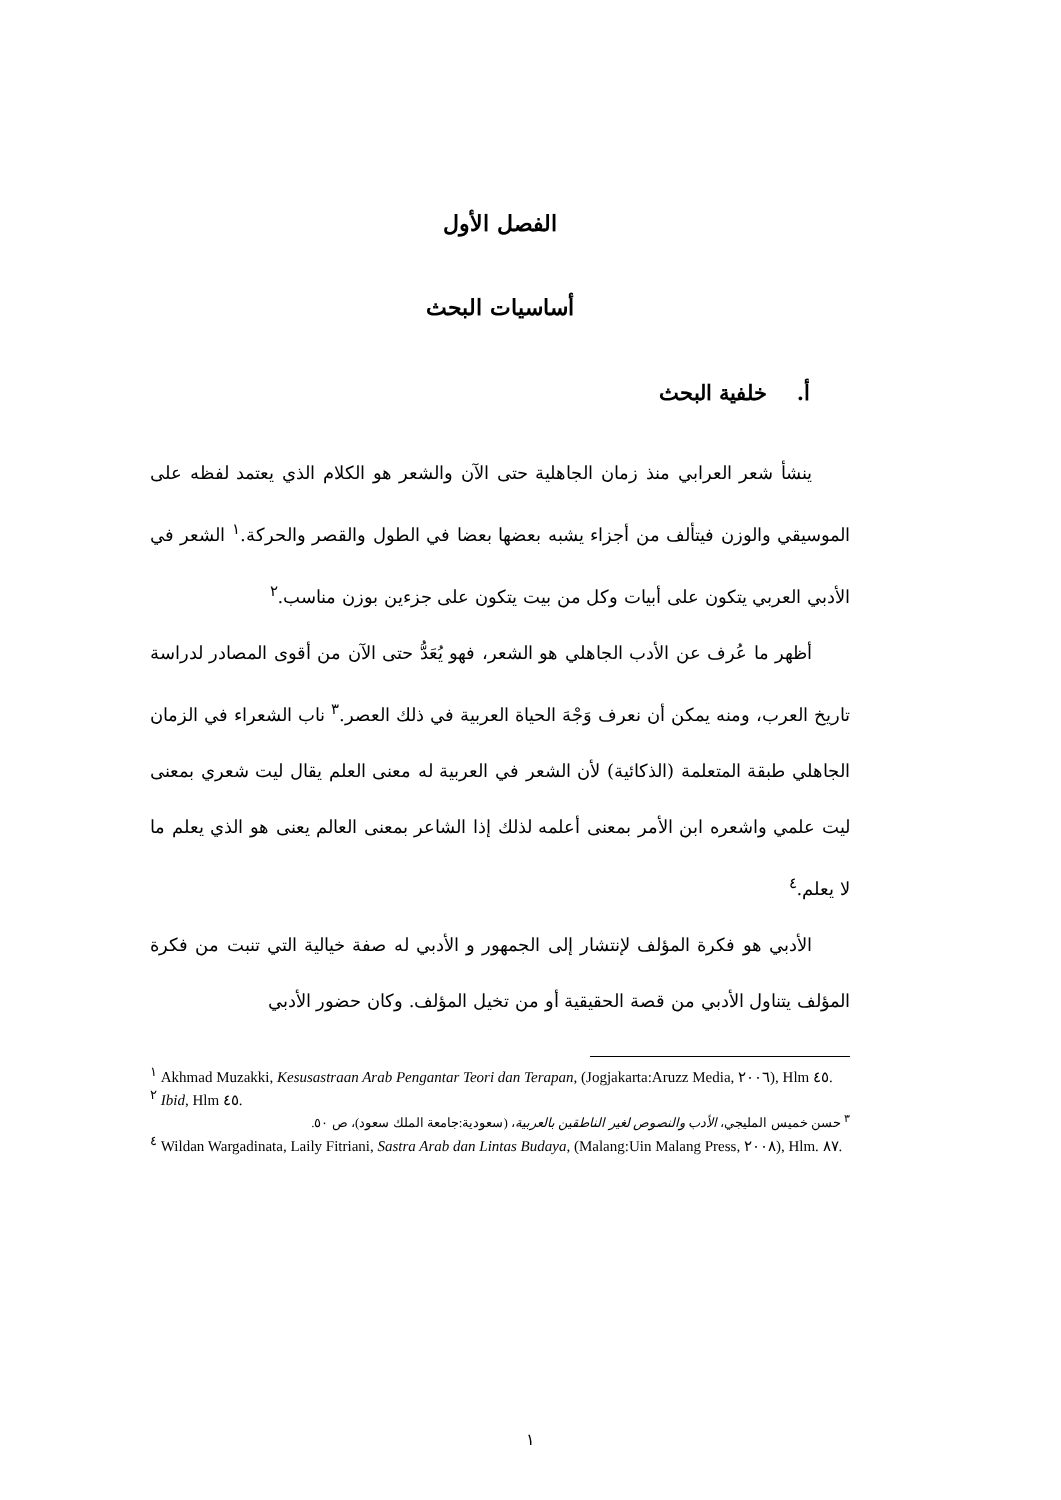الفصل الأول
أساسيات البحث
أ. خلفية البحث
ينشأ شعر العرابي منذ زمان الجاهلية حتى الآن والشعر هو الكلام الذي يعتمد لفظه على الموسيقي والوزن فيتألف من أجزاء يشبه بعضها بعضا في الطول والقصر والحركة.<sup>١</sup> الشعر في الأدبي العربي يتكون على أبيات وكل من بيت يتكون على جزءين بوزن مناسب.<sup>٢</sup>
أظهر ما عُرف عن الأدب الجاهلي هو الشعر، فهو يُعَدُّ حتى الآن من أقوى المصادر لدراسة تاريخ العرب، ومنه يمكن أن نعرف وَجْهَ الحياة العربية في ذلك العصر.<sup>٣</sup> ناب الشعراء في الزمان الجاهلي طبقة المتعلمة (الذكائية) لأن الشعر في العربية له معنى العلم يقال ليت شعري بمعنى ليت علمي واشعره ابن الأمر بمعنى أعلمه لذلك إذا الشاعر بمعنى العالم يعنى هو الذي يعلم ما لا يعلم.<sup>٤</sup>
الأدبي هو فكرة المؤلف لإنتشار إلى الجمهور و الأدبي له صفة خيالية التي تنبت من فكرة المؤلف يتناول الأدبي من قصة الحقيقية أو من تخيل المؤلف. وكان حضور الأدبي
<sup>١</sup> Akhmad Muzakki, Kesusastraan Arab Pengantar Teori dan Terapan, (Jogjakarta:Aruzz Media, ٢٠٠٦), Hlm ٤٥.
<sup>٢</sup> Ibid, Hlm ٤٥.
<sup>٣</sup> حسن خميس المليجي، الأدب والنصوص لغير الناطقين بالعربية، (سعودية:جامعة الملك سعود)، ص ٥٠.
<sup>٤</sup> Wildan Wargadinata, Laily Fitriani, Sastra Arab dan Lintas Budaya, (Malang:Uin Malang Press, ٢٠٠٨), Hlm. ٨٧.
١